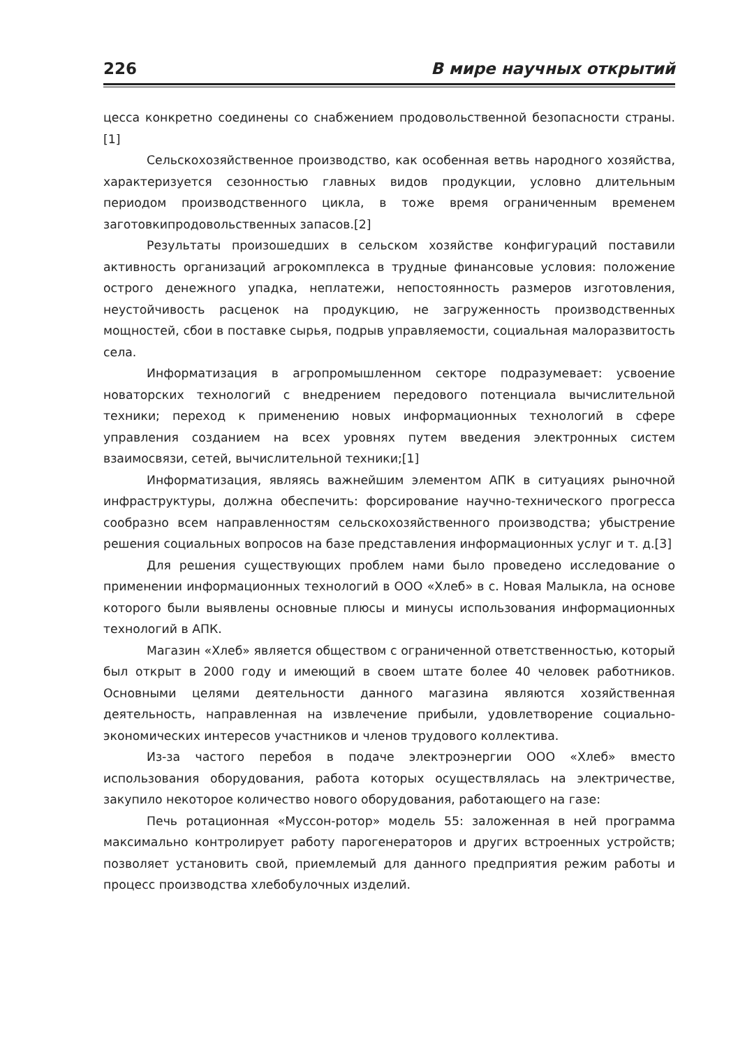226 В мире научных открытий
цесса конкретно соединены со снабжением продовольственной безопасности страны. [1]
Сельскохозяйственное производство, как особенная ветвь народного хозяйства, характеризуется сезонностью главных видов продукции, условно длительным периодом производственного цикла, в тоже время ограниченным временем заготовкипродовольственных запасов.[2]
Результаты произошедших в сельском хозяйстве конфигураций поставили активность организаций агрокомплекса в трудные финансовые условия: положение острого денежного упадка, неплатежи, непостоянность размеров изготовления, неустойчивость расценок на продукцию, не загруженность производственных мощностей, сбои в поставке сырья, подрыв управляемости, социальная малоразвитость села.
Информатизация в агропромышленном секторе подразумевает: усвоение новаторских технологий с внедрением передового потенциала вычислительной техники; переход к применению новых информационных технологий в сфере управления созданием на всех уровнях путем введения электронных систем взаимосвязи, сетей, вычислительной техники;[1]
Информатизация, являясь важнейшим элементом АПК в ситуациях рыночной инфраструктуры, должна обеспечить: форсирование научно-технического прогресса сообразно всем направленностям сельскохозяйственного производства; убыстрение решения социальных вопросов на базе представления информационных услуг и т. д.[3]
Для решения существующих проблем нами было проведено исследование о применении информационных технологий в ООО «Хлеб» в с. Новая Малыкла, на основе которого были выявлены основные плюсы и минусы использования информационных технологий в АПК.
Магазин «Хлеб» является обществом с ограниченной ответственностью, который был открыт в 2000 году и имеющий в своем штате более 40 человек работников. Основными целями деятельности данного магазина являются хозяйственная деятельность, направленная на извлечение прибыли, удовлетворение социально-экономических интересов участников и членов трудового коллектива.
Из-за частого перебоя в подаче электроэнергии ООО «Хлеб» вместо использования оборудования, работа которых осуществлялась на электричестве, закупило некоторое количество нового оборудования, работающего на газе:
Печь ротационная «Муссон-ротор» модель 55: заложенная в ней программа максимально контролирует работу парогенераторов и других встроенных устройств; позволяет установить свой, приемлемый для данного предприятия режим работы и процесс производства хлебобулочных изделий.